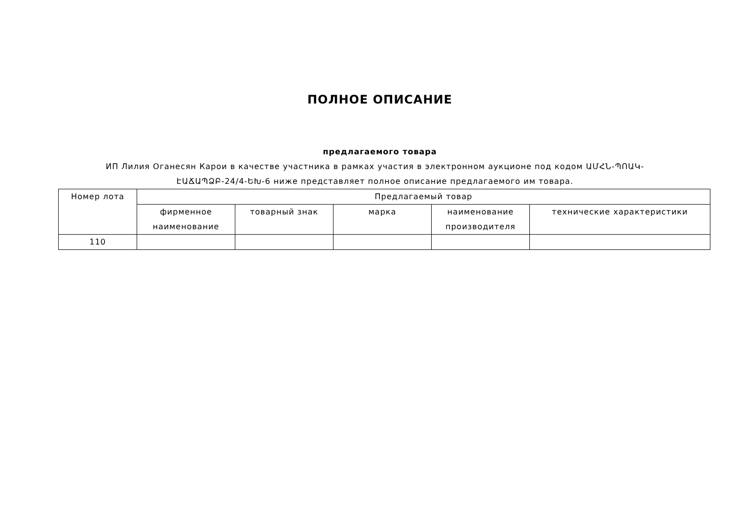ПОЛНОЕ ОПИСАНИЕ
предлагаемого товара
ИП Лилия Оганесян Карои в качестве участника в рамках участия в электронном аукционе под кодом ԱՄՀՆ-ՊՈԱԿ-ԷԱՃԱՊՁԲ-24/4-ԵԽ-6 ниже представляет полное описание предлагаемого им товара.
| Номер лота | Предлагаемый товар | | | | |
| --- | --- | --- | --- | --- | --- |
| | фирменное наименование | товарный знак | марка | наименование производителя | технические характеристики |
| 110 | | | | | |